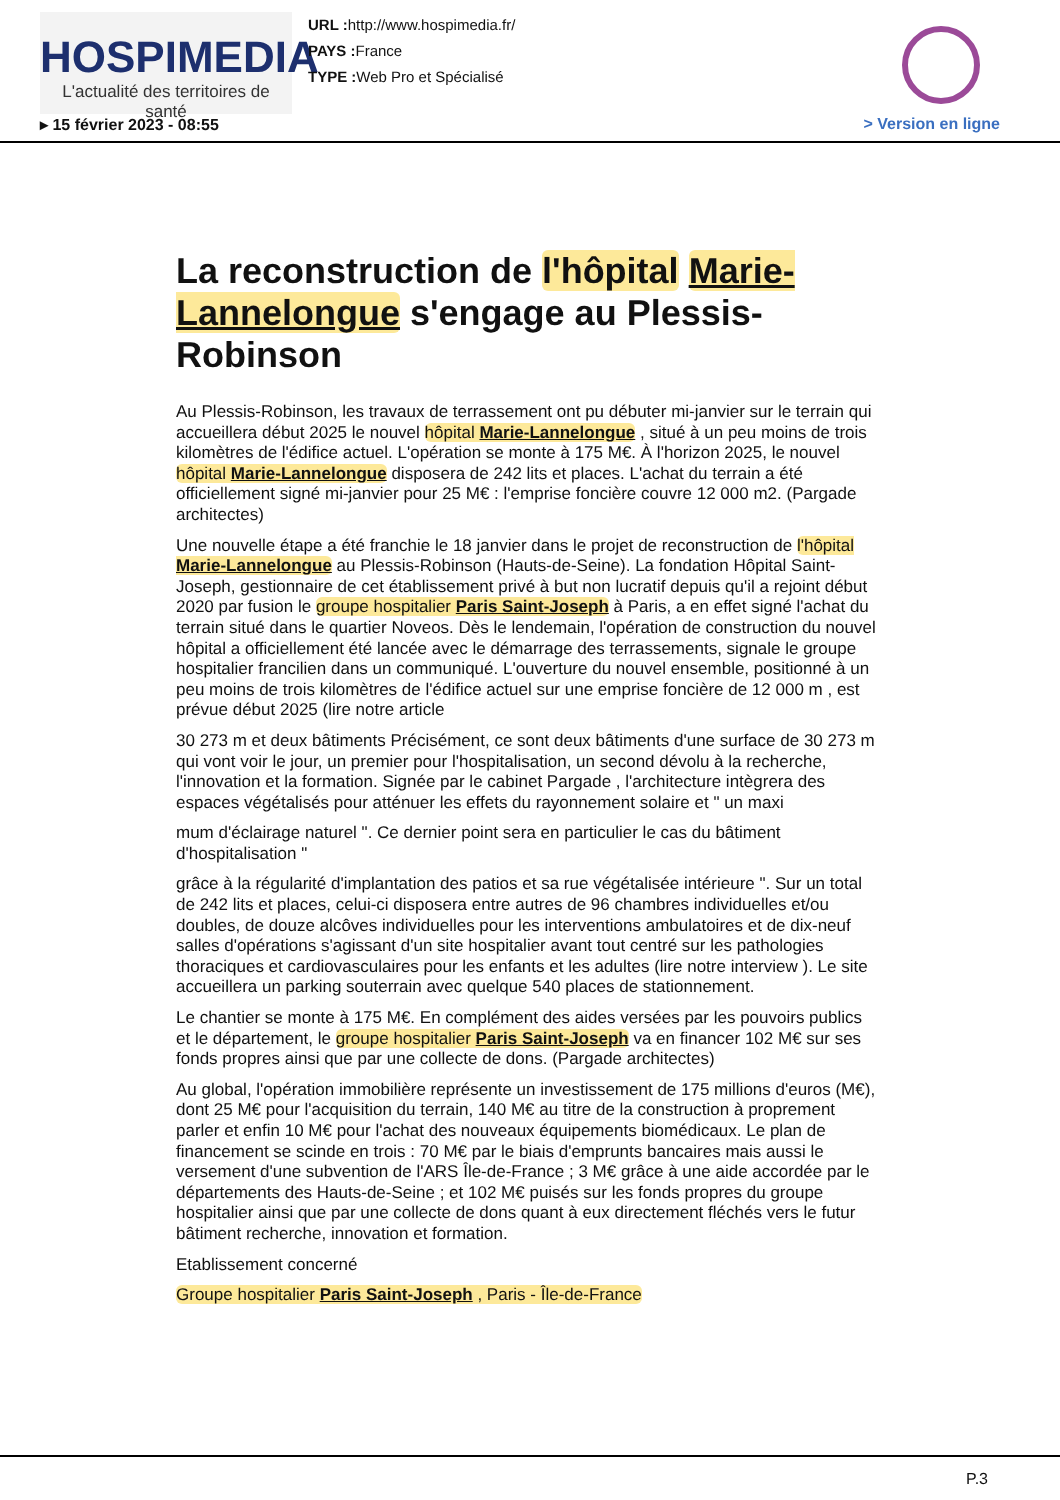HOSPIMEDIA
L'actualité des territoires de santé
URL : http://www.hospimedia.fr/
PAYS : France
TYPE : Web Pro et Spécialisé
▸ 15 février 2023 - 08:55 > Version en ligne
La reconstruction de l'hôpital Marie-Lannelongue s'engage au Plessis-Robinson
Au Plessis-Robinson, les travaux de terrassement ont pu débuter mi-janvier sur le terrain qui accueillera début 2025 le nouvel hôpital Marie-Lannelongue , situé à un peu moins de trois kilomètres de l'édifice actuel. L'opération se monte à 175 M€. À l'horizon 2025, le nouvel hôpital Marie-Lannelongue disposera de 242 lits et places. L'achat du terrain a été officiellement signé mi-janvier pour 25 M€ : l'emprise foncière couvre 12 000 m2. (Pargade architectes)
Une nouvelle étape a été franchie le 18 janvier dans le projet de reconstruction de l'hôpital Marie-Lannelongue au Plessis-Robinson (Hauts-de-Seine). La fondation Hôpital Saint-Joseph, gestionnaire de cet établissement privé à but non lucratif depuis qu'il a rejoint début 2020 par fusion le groupe hospitalier Paris Saint-Joseph à Paris, a en effet signé l'achat du terrain situé dans le quartier Noveos. Dès le lendemain, l'opération de construction du nouvel hôpital a officiellement été lancée avec le démarrage des terrassements, signale le groupe hospitalier francilien dans un communiqué. L'ouverture du nouvel ensemble, positionné à un peu moins de trois kilomètres de l'édifice actuel sur une emprise foncière de 12 000 m , est prévue début 2025 (lire notre article
30 273 m et deux bâtiments Précisément, ce sont deux bâtiments d'une surface de 30 273 m qui vont voir le jour, un premier pour l'hospitalisation, un second dévolu à la recherche, l'innovation et la formation. Signée par le cabinet Pargade , l'architecture intègrera des espaces végétalisés pour atténuer les effets du rayonnement solaire et " un maxi
mum d'éclairage naturel ". Ce dernier point sera en particulier le cas du bâtiment d'hospitalisation "
grâce à la régularité d'implantation des patios et sa rue végétalisée intérieure ". Sur un total de 242 lits et places, celui-ci disposera entre autres de 96 chambres individuelles et/ou doubles, de douze alcôves individuelles pour les interventions ambulatoires et de dix-neuf salles d'opérations s'agissant d'un site hospitalier avant tout centré sur les pathologies thoraciques et cardiovasculaires pour les enfants et les adultes (lire notre interview ). Le site accueillera un parking souterrain avec quelque 540 places de stationnement.
Le chantier se monte à 175 M€. En complément des aides versées par les pouvoirs publics et le département, le groupe hospitalier Paris Saint-Joseph va en financer 102 M€ sur ses fonds propres ainsi que par une collecte de dons. (Pargade architectes)
Au global, l'opération immobilière représente un investissement de 175 millions d'euros (M€), dont 25 M€ pour l'acquisition du terrain, 140 M€ au titre de la construction à proprement parler et enfin 10 M€ pour l'achat des nouveaux équipements biomédicaux. Le plan de financement se scinde en trois : 70 M€ par le biais d'emprunts bancaires mais aussi le versement d'une subvention de l'ARS Île-de-France ; 3 M€ grâce à une aide accordée par le départements des Hauts-de-Seine ; et 102 M€ puisés sur les fonds propres du groupe hospitalier ainsi que par une collecte de dons quant à eux directement fléchés vers le futur bâtiment recherche, innovation et formation.
Etablissement concerné
Groupe hospitalier Paris Saint-Joseph , Paris - Île-de-France
P.3